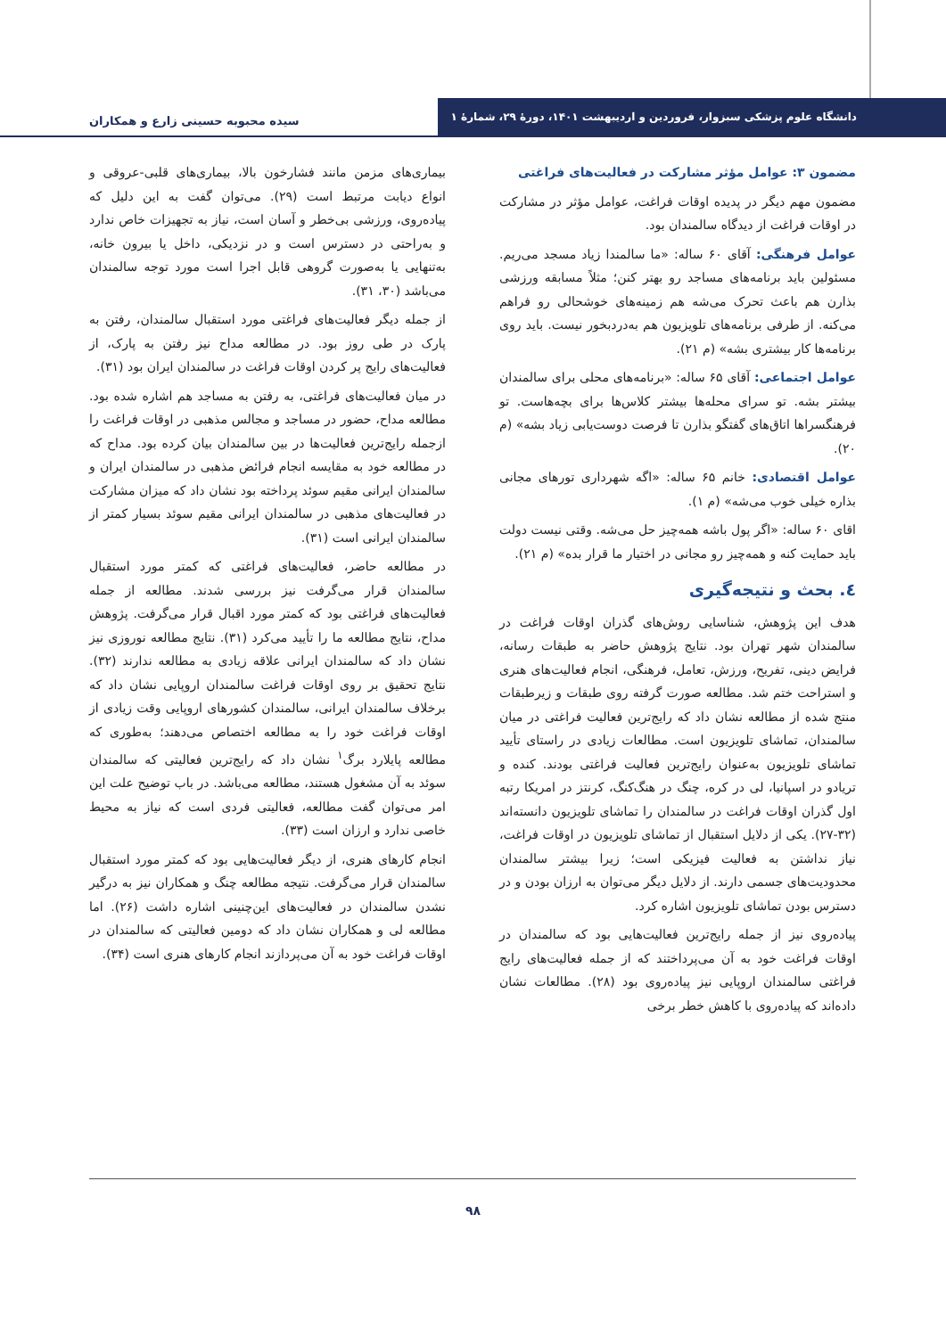دانشگاه علوم پزشکی سبزوار، فروردین و اردیبهشت ۱۴۰۱، دورهٔ ۲۹، شمارهٔ ۱
سیده محبوبه حسینی زارع و همکاران
مضمون ۳: عوامل مؤثر مشارکت در فعالیت‌های فراغتی
مضمون مهم دیگر در پدیده اوقات فراغت، عوامل مؤثر در مشارکت در اوقات فراغت از دیدگاه سالمندان بود.
عوامل فرهنگی: آقای ۶۰ ساله: «ما سالمندا زیاد مسجد می‌ریم. مسئولین باید برنامه‌های مساجد رو بهتر کنن؛ مثلاً مسابقه ورزشی بذارن هم باعث تحرک می‌شه هم زمینه‌های خوشحالی رو فراهم می‌کنه. از طرفی برنامه‌های تلویزیون هم به‌دردبخور نیست. باید روی برنامه‌ها کار بیشتری بشه» (م ۲۱).
عوامل اجتماعی: آقای ۶۵ ساله: «برنامه‌های محلی برای سالمندان بیشتر بشه. تو سرای محله‌ها بیشتر کلاس‌ها برای بچه‌هاست. تو فرهنگسراها اتاق‌های گفتگو بذارن تا فرصت دوست‌یابی زیاد بشه» (م ۲۰).
عوامل اقتصادی: خانم ۶۵ ساله: «اگه شهرداری تورهای مجانی بذاره خیلی خوب می‌شه» (م ۱).
اقای ۶۰ ساله: «اگر پول باشه همه‌چیز حل می‌شه. وقتی نیست دولت باید حمایت کنه و همه‌چیز رو مجانی در اختیار ما قرار بده» (م ۲۱).
٤. بحث و نتیجه‌گیری
هدف این پژوهش، شناسایی روش‌های گذران اوقات فراغت در سالمندان شهر تهران بود. نتایج پژوهش حاضر به طبقات رسانه، فرایض دینی، تفریح، ورزش، تعامل، فرهنگی، انجام فعالیت‌های هنری و استراحت ختم شد. مطالعه صورت گرفته روی طبقات و زیرطبقات منتج شده از مطالعه نشان داد که رایج‌ترین فعالیت فراغتی در میان سالمندان، تماشای تلویزیون است. مطالعات زیادی در راستای تأیید تماشای تلویزیون به‌عنوان رایج‌ترین فعالیت فراغتی بودند. کنده و تریادو در اسپانیا، لی در کره، چنگ در هنگ‌کنگ، کرنتز در امریکا رتبه اول گذران اوقات فراغت در سالمندان را تماشای تلویزیون دانسته‌اند (۳۲-۲۷). یکی از دلایل استقبال از تماشای تلویزیون در اوقات فراغت، نیاز نداشتن به فعالیت فیزیکی است؛ زیرا بیشتر سالمندان محدودیت‌های جسمی دارند. از دلایل دیگر می‌توان به ارزان بودن و در دسترس بودن تماشای تلویزیون اشاره کرد.
پیاده‌روی نیز از جمله رایج‌ترین فعالیت‌هایی بود که سالمندان در اوقات فراغت خود به آن می‌پرداختند که از جمله فعالیت‌های رایج فراغتی سالمندان اروپایی نیز پیاده‌روی بود (۲۸). مطالعات نشان داده‌اند که پیاده‌روی با کاهش خطر برخی
بیماری‌های مزمن مانند فشارخون بالا، بیماری‌های قلبی-عروقی و انواع دیابت مرتبط است (۲۹). می‌توان گفت به این دلیل که پیاده‌روی، ورزشی بی‌خطر و آسان است، نیاز به تجهیزات خاص ندارد و به‌راحتی در دسترس است و در نزدیکی، داخل یا بیرون خانه، به‌تنهایی یا به‌صورت گروهی قابل اجرا است مورد توجه سالمندان می‌باشد (۳۰، ۳۱).
از جمله دیگر فعالیت‌های فراغتی مورد استقبال سالمندان، رفتن به پارک در طی روز بود. در مطالعه مداح نیز رفتن به پارک، از فعالیت‌های رایج پر کردن اوقات فراغت در سالمندان ایران بود (۳۱).
در میان فعالیت‌های فراغتی، به رفتن به مساجد هم اشاره شده بود. مطالعه مداح، حضور در مساجد و مجالس مذهبی در اوقات فراغت را ازجمله رایج‌ترین فعالیت‌ها در بین سالمندان بیان کرده بود. مداح که در مطالعه خود به مقایسه انجام فرائض مذهبی در سالمندان ایران و سالمندان ایرانی مقیم سوئد پرداخته بود نشان داد که میزان مشارکت در فعالیت‌های مذهبی در سالمندان ایرانی مقیم سوئد بسیار کمتر از سالمندان ایرانی است (۳۱).
در مطالعه حاضر، فعالیت‌های فراغتی که کمتر مورد استقبال سالمندان قرار می‌گرفت نیز بررسی شدند. مطالعه از جمله فعالیت‌های فراغتی بود که کمتر مورد اقبال قرار می‌گرفت. پژوهش مداح، نتایج مطالعه ما را تأیید می‌کرد (۳۱). نتایج مطالعه نوروزی نیز نشان داد که سالمندان ایرانی علاقه زیادی به مطالعه ندارند (۳۲). نتایج تحقیق بر روی اوقات فراغت سالمندان اروپایی نشان داد که برخلاف سالمندان ایرانی، سالمندان کشورهای اروپایی وقت زیادی از اوقات فراغت خود را به مطالعه اختصاص می‌دهند؛ به‌طوری که مطالعه پایلارد برگ<sup>۱</sup> نشان داد که رایج‌ترین فعالیتی که سالمندان سوئد به آن مشغول هستند، مطالعه می‌باشد. در باب توضیح علت این امر می‌توان گفت مطالعه، فعالیتی فردی است که نیاز به محیط خاصی ندارد و ارزان است (۳۳).
انجام کارهای هنری، از دیگر فعالیت‌هایی بود که کمتر مورد استقبال سالمندان قرار می‌گرفت. نتیجه مطالعه چنگ و همکاران نیز به درگیر نشدن سالمندان در فعالیت‌های این‌چنینی اشاره داشت (۲۶). اما مطالعه لی و همکاران نشان داد که دومین فعالیتی که سالمندان در اوقات فراغت خود به آن می‌پردازند انجام کارهای هنری است (۳۴).
۹۸